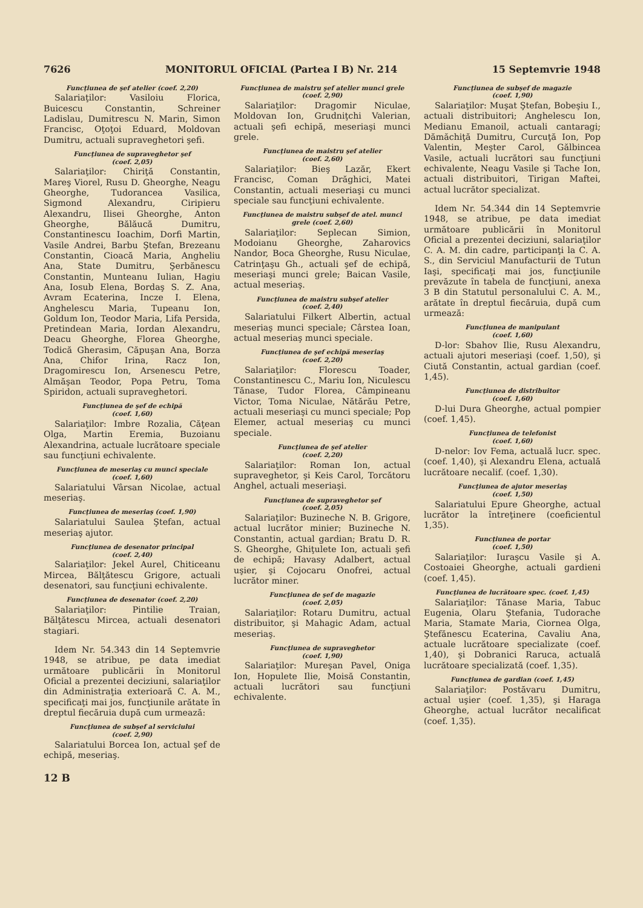7626 MONITORUL OFICIAL (Partea I B) Nr. 214 15 Septemvrie 1948
Funcţiunea de şef atelier (coef. 2,20)
Salariaţilor: Vasiloiu Florica, Buicescu Constantin, Schreiner Ladislau, Dumitrescu N. Marin, Simon Francisc, Oţoţoi Eduard, Moldovan Dumitru, actuali supraveghetori şefi.
Funcţiunea de supraveghetor şef
(coef. 2,05)
Salariaţilor: Chiriţă Constantin, Mareş Viorel, Rusu D. Gheorghe, Neagu Gheorghe, Tudorancea Vasilica, Sigmond Alexandru, Ciripieru Alexandru, Ilisei Gheorghe, Anton Gheorghe, Bălăucă Dumitru, Constantinescu Ioachim, Dorfi Martin, Vasile Andrei, Barbu Ştefan, Brezeanu Constantin, Cioacă Maria, Angheliu Ana, State Dumitru, Şerbănescu Constantin, Munteanu Iulian, Hagiu Ana, Iosub Elena, Bordaş S. Z. Ana, Avram Ecaterina, Incze I. Elena, Anghelescu Maria, Tupeanu Ion, Goldum Ion, Teodor Maria, Lifa Persida, Pretindean Maria, Iordan Alexandru, Deacu Gheorghe, Florea Gheorghe, Todică Gherasim, Căpuşan Ana, Borza Ana, Chifor Irina, Racz Ion, Dragomirescu Ion, Arsenescu Petre, Almăşan Teodor, Popa Petru, Toma Spiridon, actuali supraveghetori.
Funcţiunea de şef de echipă
(coef. 1,60)
Salariaţilor: Imbre Rozalia, Căţean Olga, Martin Eremia, Buzoianu Alexandrina, actuale lucrătoare speciale sau funcţiuni echivalente.
Funcţiunea de meseriaş cu munci speciale
(coef. 1,60)
Salariatului Vârsan Nicolae, actual meseriaş.
Funcţiunea de meseriaş (coef. 1,90)
Salariatului Saulea Ştefan, actual meseriaş ajutor.
Funcţiunea de desenator principal
(coef. 2,40)
Salariaţilor: Jekel Aurel, Chiticeanu Mircea, Bălţătescu Grigore, actuali desenatori, sau funcţiuni echivalente.
Funcţiunea de desenator (coef. 2,20)
Salariaţilor: Pintilie Traian, Bălţătescu Mircea, actuali desenatori stagiari.
Idem Nr. 54.343 din 14 Septemvrie 1948, se atribue, pe data imediat următoare publicării în Monitorul Oficial a prezentei deciziuni, salariaţilor din Administraţia exterioară C. A. M., specificaţi mai jos, funcţiunile arătate în dreptul fiecăruia după cum urmează:
Funcţiunea de subşef al serviciului
(coef. 2,90)
Salariatului Borcea Ion, actual şef de echipă, meseriaş.
12 B
Funcţiunea de maistru şef atelier munci grele
(coef. 2,90)
Salariaţilor: Dragomir Niculae, Moldovan Ion, Grudniţchi Valerian, actuali şefi echipă, meseriaşi munci grele.
Funcţiunea de maistru şef atelier
(coef. 2,60)
Salariaţilor: Bieş Lazăr, Ekert Francisc, Coman Drăghici, Matei Constantin, actuali meseriaşi cu munci speciale sau funcţiuni echivalente.
Funcţiunea de maistru subşef de atel. munci grele (coef. 2,60)
Salariaţilor: Seplecan Simion, Modoianu Gheorghe, Zaharovics Nandor, Boca Gheorghe, Rusu Niculae, Catrinţaşu Gh., actuali şef de echipă, meseriaşi munci grele; Baican Vasile, actual meseriaş.
Funcţiunea de maistru subşef atelier
(coef. 2,40)
Salariatului Filkert Albertin, actual meseriaş munci speciale; Cârstea Ioan, actual meseriaş munci speciale.
Funcţiunea de şef echipă meseriaş
(coef. 2,20)
Salariaţilor: Florescu Toader, Constantinescu C., Mariu Ion, Niculescu Tănase, Tudor Florea, Câmpineanu Victor, Toma Niculae, Nătărău Petre, actuali meseriaşi cu munci speciale; Pop Elemer, actual meseriaş cu munci speciale.
Funcţiunea de şef atelier
(coef. 2,20)
Salariaţilor: Roman Ion, actual supraveghetor, şi Keis Carol, Torcătoru Anghel, actuali meseriaşi.
Funcţiunea de supraveghetor şef
(coef. 2,05)
Salariaţilor: Buzineche N. B. Grigore, actual lucrător minier; Buzineche N. Constantin, actual gardian; Bratu D. R. S. Gheorghe, Ghiţulete Ion, actuali şefi de echipă; Havasy Adalbert, actual uşier, şi Cojocaru Onofrei, actual lucrător miner.
Funcţiunea de şef de magazie
(coef. 2,05)
Salariaţilor: Rotaru Dumitru, actual distribuitor, şi Mahagic Adam, actual meseriaş.
Funcţiunea de supraveghetor
(coef. 1,90)
Salariaţilor: Mureşan Pavel, Oniga Ion, Hopulete Ilie, Moisă Constantin, actuali lucrători sau funcţiuni echivalente.
Funcţiunea de subşef de magazie
(coef. 1,90)
Salariaţilor: Muşat Ştefan, Bobeşiu I., actuali distribuitori; Anghelescu Ion, Medianu Emanoil, actuali cantaragi; Dămăchiţă Dumitru, Curcuţă Ion, Pop Valentin, Meşter Carol, Gălbincea Vasile, actuali lucrători sau funcţiuni echivalente, Neagu Vasile şi Tache Ion, actuali distribuitori, Tirigan Maftei, actual lucrător specializat.
Idem Nr. 54.344 din 14 Septemvrie 1948, se atribue, pe data imediat următoare publicării în Monitorul Oficial a prezentei deciziuni, salariaţilor C. A. M. din cadre, participanţi la C. A. S., din Serviciul Manufacturii de Tutun Iaşi, specificaţi mai jos, funcţiunile prevăzute în tabela de funcţiuni, anexa 3 B din Statutul personalului C. A. M., arătate în dreptul fiecăruia, după cum urmează:
Funcţiunea de manipulant
(coef. 1,60)
D-lor: Sbahov Ilie, Rusu Alexandru, actuali ajutori meseriaşi (coef. 1,50), şi Ciută Constantin, actual gardian (coef. 1,45).
Funcţiunea de distribuitor
(coef. 1,60)
D-lui Dura Gheorghe, actual pompier (coef. 1,45).
Funcţiunea de telefonist
(coef. 1,60)
D-nelor: Iov Fema, actuală lucr. spec. (coef. 1,40), şi Alexandru Elena, actuală lucrătoare necalif. (coef. 1,30).
Funcţiunea de ajutor meseriaş
(coef. 1,50)
Salariatului Epure Gheorghe, actual lucrător la întreţinere (coeficientul 1,35).
Funcţiunea de portar
(coef. 1,50)
Salariaţilor: Iuraşcu Vasile şi A. Costoaiei Gheorghe, actuali gardieni (coef. 1,45).
Funcţiunea de lucrătoare spec. (coef. 1,45)
Salariaţilor: Tănase Maria, Tabuc Eugenia, Olaru Ştefania, Tudorache Maria, Stamate Maria, Ciornea Olga, Ştefănescu Ecaterina, Cavaliu Ana, actuale lucrătoare specializate (coef. 1,40), şi Dobranici Raruca, actuală lucrătoare specializată (coef. 1,35).
Funcţiunea de gardian (coef. 1,45)
Salariaţilor: Postăvaru Dumitru, actual uşier (coef. 1,35), şi Haraga Gheorghe, actual lucrător necalificat (coef. 1,35).